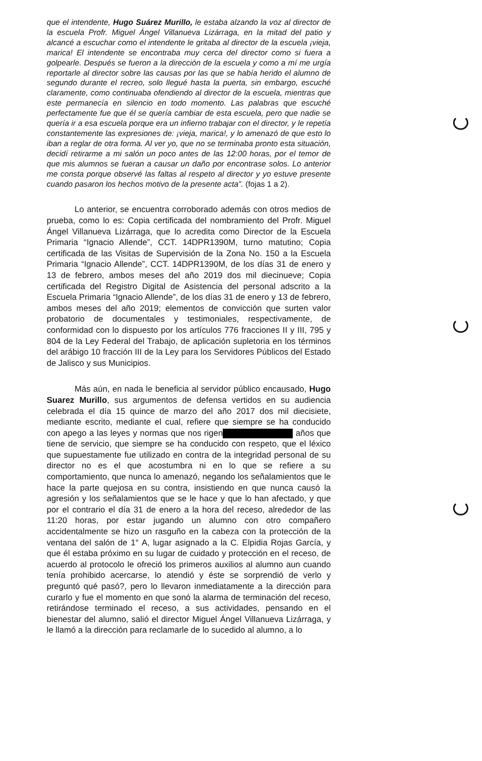que el intendente, Hugo Suárez Murillo, le estaba alzando la voz al director de la escuela Profr. Miguel Ángel Villanueva Lizárraga, en la mitad del patio y alcancé a escuchar como el intendente le gritaba al director de la escuela ¡vieja, marica! El intendente se encontraba muy cerca del director como si fuera a golpearle. Después se fueron a la dirección de la escuela y como a mí me urgía reportarle al director sobre las causas por las que se había herido el alumno de segundo durante el recreo, solo llegué hasta la puerta, sin embargo, escuché claramente, como continuaba ofendiendo al director de la escuela, mientras que este permanecía en silencio en todo momento. Las palabras que escuché perfectamente fue que él se quería cambiar de esta escuela, pero que nadie se quería ir a esa escuela porque era un infierno trabajar con el director, y le repetía constantemente las expresiones de: ¡vieja, marica!, y lo amenazó de que esto lo iban a reglar de otra forma. Al ver yo, que no se terminaba pronto esta situación, decidí retirarme a mi salón un poco antes de las 12:00 horas, por el temor de que mis alumnos se fueran a causar un daño por encontrase solos. Lo anterior me consta porque observé las faltas al respeto al director y yo estuve presente cuando pasaron los hechos motivo de la presente acta”. (fojas 1 a 2).
Lo anterior, se encuentra corroborado además con otros medios de prueba, como lo es: Copia certificada del nombramiento del Profr. Miguel Ángel Villanueva Lizárraga, que lo acredita como Director de la Escuela Primaria “Ignacio Allende”, CCT. 14DPR1390M, turno matutino; Copia certificada de las Visitas de Supervisión de la Zona No. 150 a la Escuela Primaria “Ignacio Allende”, CCT. 14DPR1390M, de los días 31 de enero y 13 de febrero, ambos meses del año 2019 dos mil diecinueve; Copia certificada del Registro Digital de Asistencia del personal adscrito a la Escuela Primaria “Ignacio Allende”, de los días 31 de enero y 13 de febrero, ambos meses del año 2019; elementos de convicción que surten valor probatorio de documentales y testimoniales, respectivamente, de conformidad con lo dispuesto por los artículos 776 fracciones II y III, 795 y 804 de la Ley Federal del Trabajo, de aplicación supletoria en los términos del arábigo 10 fracción III de la Ley para los Servidores Públicos del Estado de Jalisco y sus Municipios.
Más aún, en nada le beneficia al servidor público encausado, Hugo Suarez Murillo, sus argumentos de defensa vertidos en su audiencia celebrada el día 15 quince de marzo del año 2017 dos mil diecisiete, mediante escrito, mediante el cual, refiere que siempre se ha conducido con apego a las leyes y normas que nos rigen años que tiene de servicio, que siempre se ha conducido con respeto, que el léxico que supuestamente fue utilizado en contra de la integridad personal de su director no es el que acostumbra ni en lo que se refiere a su comportamiento, que nunca lo amenazó, negando los señalamientos que le hace la parte quejosa en su contra, insistiendo en que nunca causó la agresión y los señalamientos que se le hace y que lo han afectado, y que por el contrario el día 31 de enero a la hora del receso, alrededor de las 11:20 horas, por estar jugando un alumno con otro compañero accidentalmente se hizo un rasguño en la cabeza con la protección de la ventana del salón de 1° A, lugar asignado a la C. Elpidia Rojas García, y que él estaba próximo en su lugar de cuidado y protección en el receso, de acuerdo al protocolo le ofreció los primeros auxilios al alumno aun cuando tenía prohibido acercarse, lo atendió y éste se sorprendió de verlo y preguntó qué pasó?, pero lo llevaron inmediatamente a la dirección para curarlo y fue el momento en que sonó la alarma de terminación del receso, retirándose terminado el receso, a sus actividades, pensando en el bienestar del alumno, salió el director Miguel Ángel Villanueva Lizárraga, y le llamó a la dirección para reclamarle de lo sucedido al alumno, a lo